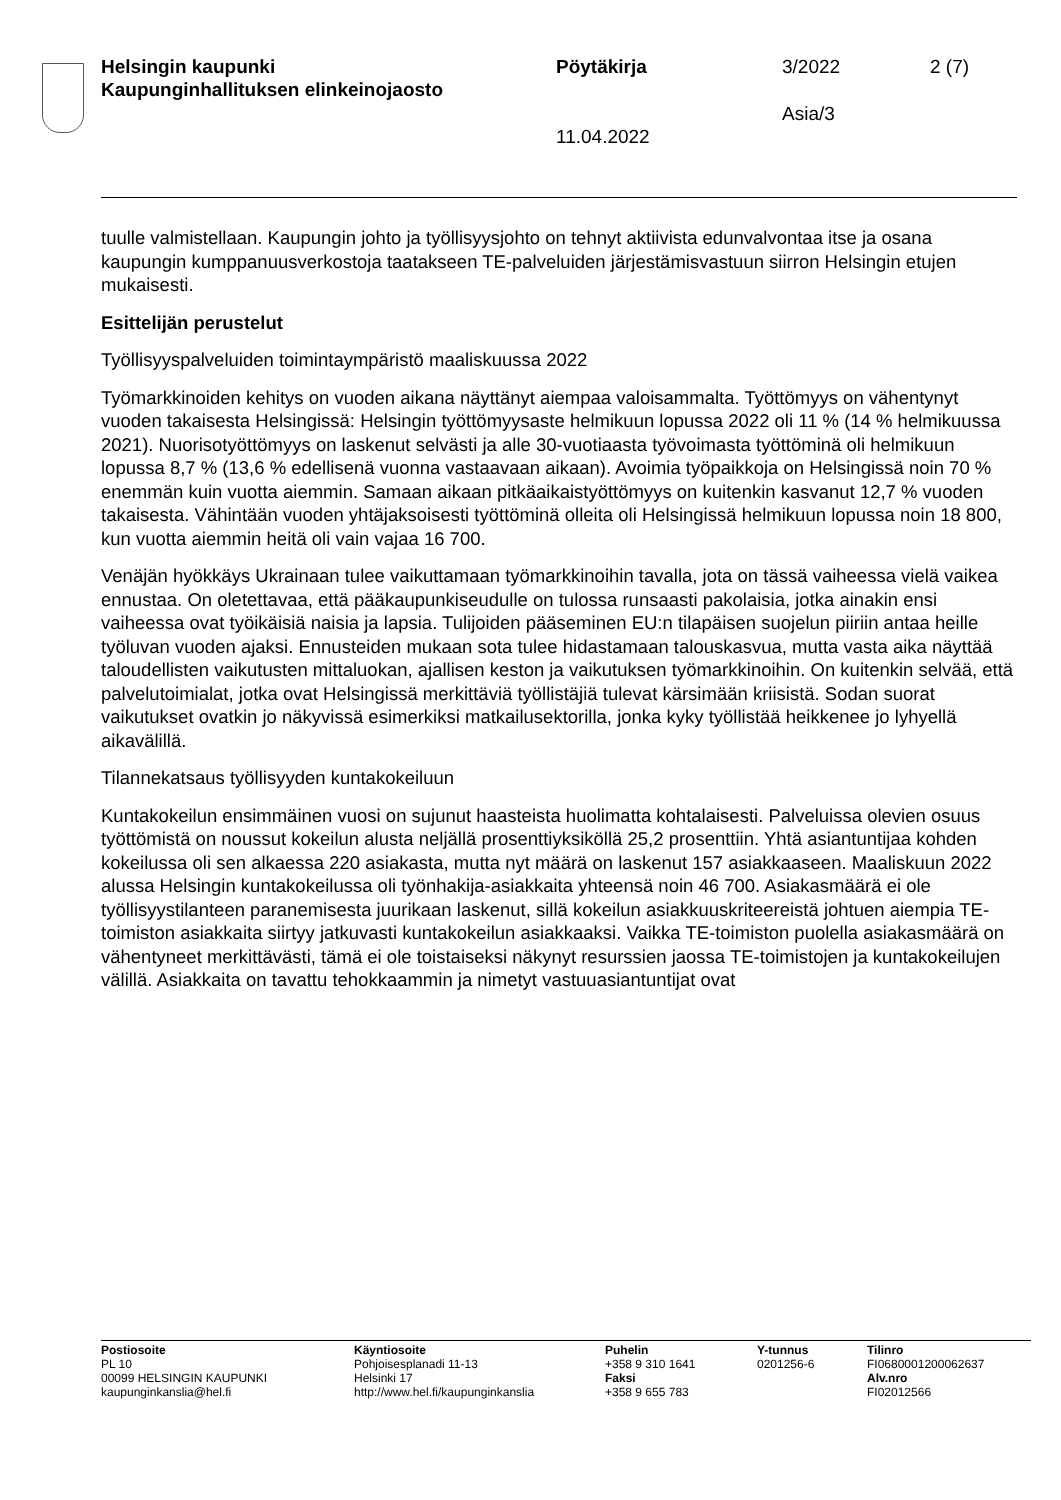Helsingin kaupunki
Kaupunginhallituksen elinkeinojaosto
Pöytäkirja 3/2022 2 (7)
Asia/3
11.04.2022
tuulle valmistellaan. Kaupungin johto ja työllisyysjohto on tehnyt aktiivista edunvalvontaa itse ja osana kaupungin kumppanuusverkostoja taatakseen TE-palveluiden järjestämisvastuun siirron Helsingin etujen mukaisesti.
Esittelijän perustelut
Työllisyyspalveluiden toimintaympäristö maaliskuussa 2022
Työmarkkinoiden kehitys on vuoden aikana näyttänyt aiempaa valoisammalta. Työttömyys on vähentynyt vuoden takaisesta Helsingissä: Helsingin työttömyysaste helmikuun lopussa 2022 oli 11 % (14 % helmikuussa 2021). Nuorisotyöttömyys on laskenut selvästi ja alle 30-vuotiaasta työvoimasta työttöminä oli helmikuun lopussa 8,7 % (13,6 % edellisenä vuonna vastaavaan aikaan). Avoimia työpaikkoja on Helsingissä noin 70 % enemmän kuin vuotta aiemmin. Samaan aikaan pitkäaikaistyöttömyys on kuitenkin kasvanut 12,7 % vuoden takaisesta. Vähintään vuoden yhtäjaksoisesti työttöminä olleita oli Helsingissä helmikuun lopussa noin 18 800, kun vuotta aiemmin heitä oli vain vajaa 16 700.
Venäjän hyökkäys Ukrainaan tulee vaikuttamaan työmarkkinoihin tavalla, jota on tässä vaiheessa vielä vaikea ennustaa. On oletettavaa, että pääkaupunkiseudulle on tulossa runsaasti pakolaisia, jotka ainakin ensi vaiheessa ovat työikäisiä naisia ja lapsia. Tulijoiden pääseminen EU:n tilapäisen suojelun piiriin antaa heille työluvan vuoden ajaksi. Ennusteiden mukaan sota tulee hidastamaan talouskasvua, mutta vasta aika näyttää taloudellisten vaikutusten mittaluokan, ajallisen keston ja vaikutuksen työmarkkinoihin. On kuitenkin selvää, että palvelutoimialat, jotka ovat Helsingissä merkittäviä työllistäjiä tulevat kärsimään kriisistä. Sodan suorat vaikutukset ovatkin jo näkyvissä esimerkiksi matkailusektorilla, jonka kyky työllistää heikkenee jo lyhyellä aikavälillä.
Tilannekatsaus työllisyyden kuntakokeiluun
Kuntakokeilun ensimmäinen vuosi on sujunut haasteista huolimatta kohtalaisesti. Palveluissa olevien osuus työttömistä on noussut kokeilun alusta neljällä prosenttiyksiköllä 25,2 prosenttiin. Yhtä asiantuntijaa kohden kokeilussa oli sen alkaessa 220 asiakasta, mutta nyt määrä on laskenut 157 asiakkaaseen. Maaliskuun 2022 alussa Helsingin kuntakokeilussa oli työnhakija-asiakkaita yhteensä noin 46 700. Asiakasmäärä ei ole työllisyystilanteen paranemisesta juurikaan laskenut, sillä kokeilun asiakkuuskriteereistä johtuen aiempia TE-toimiston asiakkaita siirtyy jatkuvasti kuntakokeilun asiakkaaksi. Vaikka TE-toimiston puolella asiakasmäärä on vähentyneet merkittävästi, tämä ei ole toistaiseksi näkynyt resurssien jaossa TE-toimistojen ja kuntakokeilujen välillä. Asiakkaita on tavattu tehokkaammin ja nimetyt vastuuasiantuntijat ovat
Postiosoite
PL 10
00099 HELSINGIN KAUPUNKI
kaupunginkanslia@hel.fi
Käyntiosoite
Pohjoisesplanadi 11-13
Helsinki 17
http://www.hel.fi/kaupunginkanslia
Puhelin
+358 9 310 1641
Faksi
+358 9 655 783
Y-tunnus
0201256-6
Tilinro
FI0680001200062637
Alv.nro
FI02012566